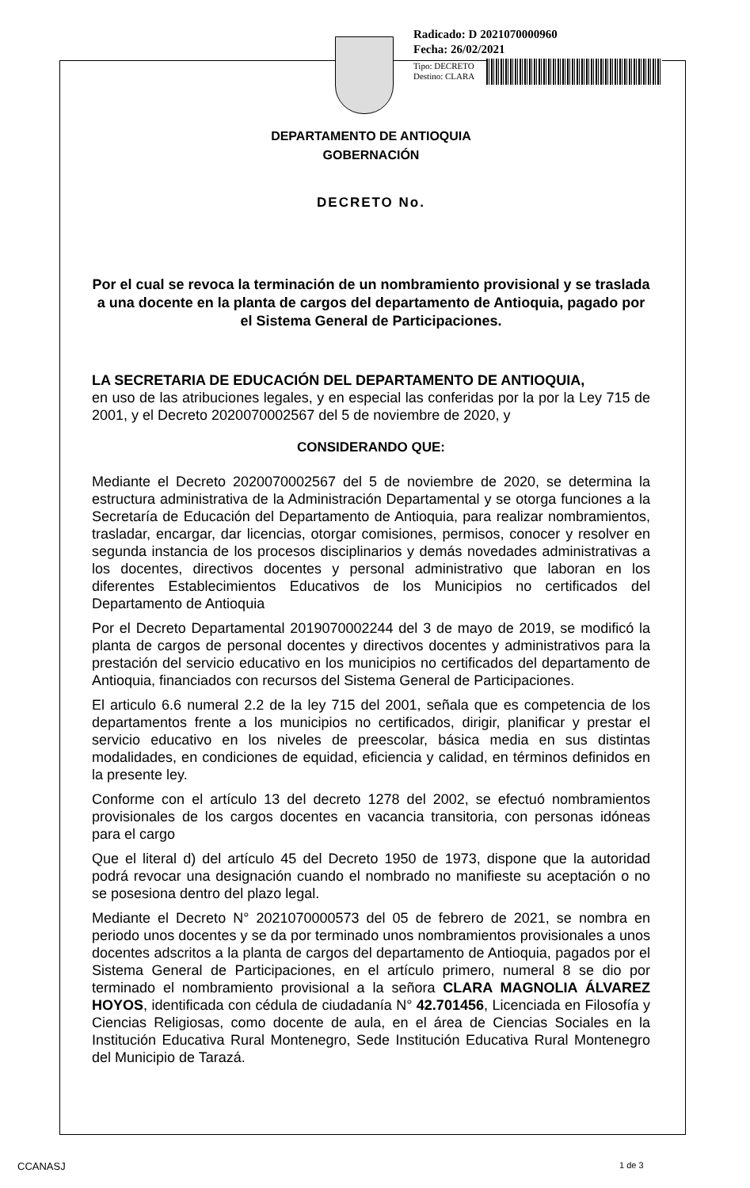Radicado: D 2021070000960
Fecha: 26/02/2021
Tipo: DECRETO
Destino: CLARA
DEPARTAMENTO DE ANTIOQUIA
GOBERNACIÓN
DECRETO No.
Por el cual se revoca la terminación de un nombramiento provisional y se traslada a una docente en la planta de cargos del departamento de Antioquia, pagado por el Sistema General de Participaciones.
LA SECRETARIA DE EDUCACIÓN DEL DEPARTAMENTO DE ANTIOQUIA,
en uso de las atribuciones legales, y en especial las conferidas por la por la Ley 715 de 2001, y el Decreto 2020070002567 del 5 de noviembre de 2020, y
CONSIDERANDO QUE:
Mediante el Decreto 2020070002567 del 5 de noviembre de 2020, se determina la estructura administrativa de la Administración Departamental y se otorga funciones a la Secretaría de Educación del Departamento de Antioquia, para realizar nombramientos, trasladar, encargar, dar licencias, otorgar comisiones, permisos, conocer y resolver en segunda instancia de los procesos disciplinarios y demás novedades administrativas a los docentes, directivos docentes y personal administrativo que laboran en los diferentes Establecimientos Educativos de los Municipios no certificados del Departamento de Antioquia
Por el Decreto Departamental 2019070002244 del 3 de mayo de 2019, se modificó la planta de cargos de personal docentes y directivos docentes y administrativos para la prestación del servicio educativo en los municipios no certificados del departamento de Antioquia, financiados con recursos del Sistema General de Participaciones.
El articulo 6.6 numeral 2.2 de la ley 715 del 2001, señala que es competencia de los departamentos frente a los municipios no certificados, dirigir, planificar y prestar el servicio educativo en los niveles de preescolar, básica media en sus distintas modalidades, en condiciones de equidad, eficiencia y calidad, en términos definidos en la presente ley.
Conforme con el artículo 13 del decreto 1278 del 2002, se efectuó nombramientos provisionales de los cargos docentes en vacancia transitoria, con personas idóneas para el cargo
Que el literal d) del artículo 45 del Decreto 1950 de 1973, dispone que la autoridad podrá revocar una designación cuando el nombrado no manifieste su aceptación o no se posesiona dentro del plazo legal.
Mediante el Decreto N° 2021070000573 del 05 de febrero de 2021, se nombra en periodo unos docentes y se da por terminado unos nombramientos provisionales a unos docentes adscritos a la planta de cargos del departamento de Antioquia, pagados por el Sistema General de Participaciones, en el artículo primero, numeral 8 se dio por terminado el nombramiento provisional a la señora CLARA MAGNOLIA ÁLVAREZ HOYOS, identificada con cédula de ciudadanía N° 42.701456, Licenciada en Filosofía y Ciencias Religiosas, como docente de aula, en el área de Ciencias Sociales en la Institución Educativa Rural Montenegro, Sede Institución Educativa Rural Montenegro del Municipio de Tarazá.
CCANASJ 1 de 3